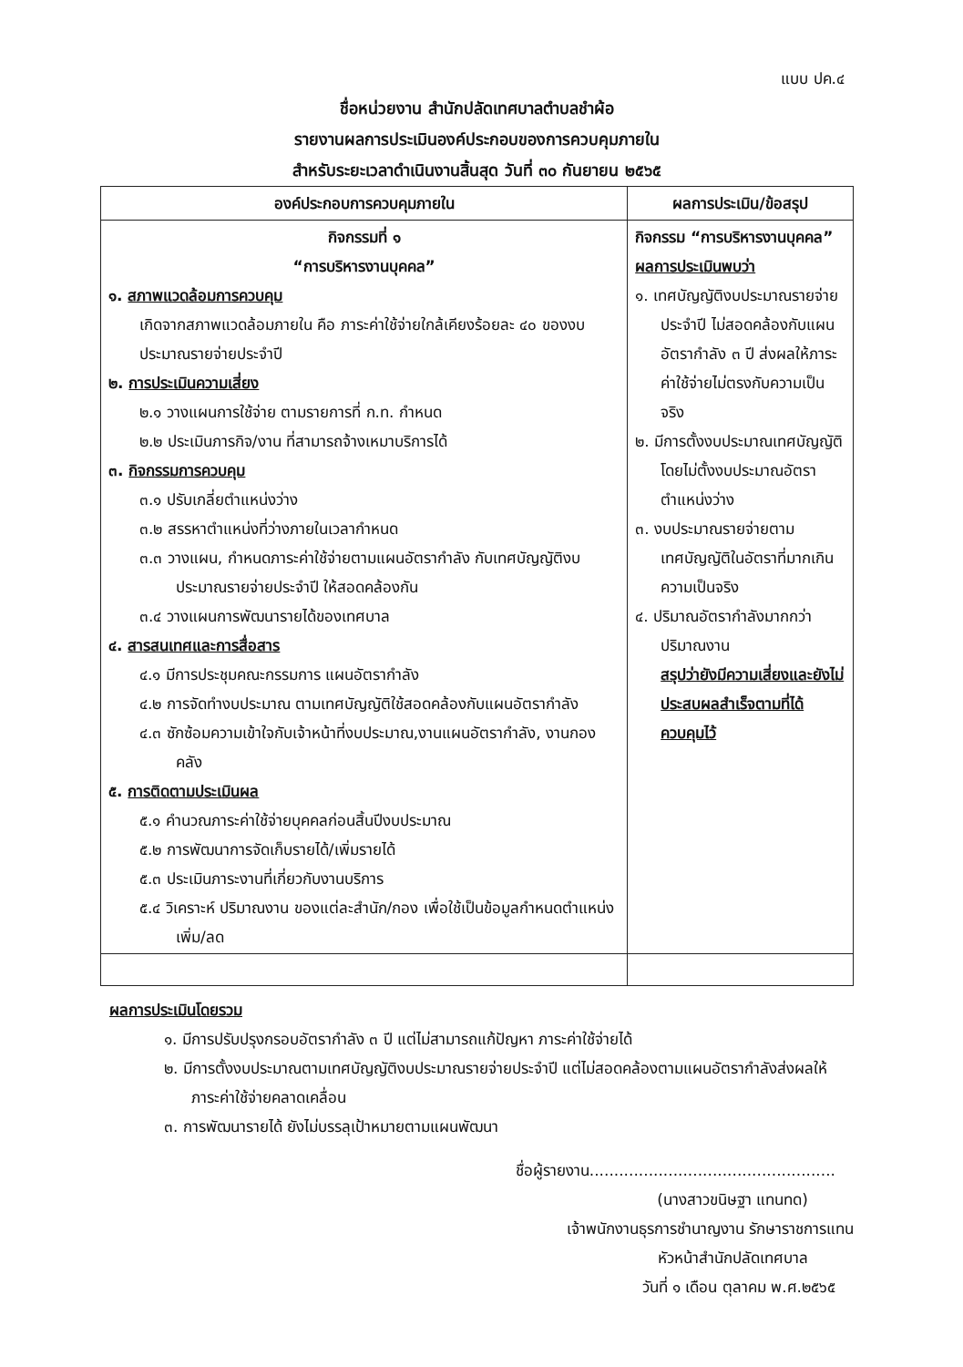แบบ ปค.๔
ชื่อหน่วยงาน สำนักปลัดเทศบาลตำบลชำผ้อ
รายงานผลการประเมินองค์ประกอบของการควบคุมภายใน
สำหรับระยะเวลาดำเนินงานสิ้นสุด วันที่ ๓๐ กันยายน ๒๕๖๕
| องค์ประกอบการควบคุมภายใน | ผลการประเมิน/ข้อสรุป |
| --- | --- |
| กิจกรรมที่ ๑ “การบริหารงานบุคคล” ๑. สภาพแวดล้อมการควบคุม เกิดจากสภาพแวดล้อมภายใน คือ ภาระค่าใช้จ่ายใกล้เคียงร้อยละ ๔๐ ของงบประมาณรายจ่ายประจำปี ๒. การประเมินความเสี่ยง ๒.๑ วางแผนการใช้จ่าย ตามรายการที่ ก.ท. กำหนด ๒.๒ ประเมินภารกิจ/งาน ที่สามารถจ้างเหมาบริการได้ ๓. กิจกรรมการควบคุม ๓.๑ ปรับเกลี่ยตำแหน่งว่าง ๓.๒ สรรหาตำแหน่งที่ว่างภายในเวลากำหนด ๓.๓ วางแผน, กำหนดภาระค่าใช้จ่ายตามแผนอัตรากำลัง กับเทศบัญญัติงบประมาณรายจ่ายประจำปี ให้สอดคล้องกัน ๓.๔ วางแผนการพัฒนารายได้ของเทศบาล ๔. สารสนเทศและการสื่อสาร ๔.๑ มีการประชุมคณะกรรมการ แผนอัตรากำลัง ๔.๒ การจัดทำงบประมาณ ตามเทศบัญญัติใช้สอดคล้องกับแผนอัตรากำลัง ๔.๓ ซักซ้อมความเข้าใจกับเจ้าหน้าที่งบประมาณ,งานแผนอัตรากำลัง, งานกองคลัง ๕. การติดตามประเมินผล ๕.๑ คำนวณภาระค่าใช้จ่ายบุคคลก่อนสิ้นปีงบประมาณ ๕.๒ การพัฒนาการจัดเก็บรายได้/เพิ่มรายได้ ๕.๓ ประเมินภาระงานที่เกี่ยวกับงานบริการ ๕.๔ วิเคราะห์ ปริมาณงาน ของแต่ละสำนัก/กอง เพื่อใช้เป็นข้อมูลกำหนดตำแหน่งเพิ่ม/ลด | กิจกรรม “การบริหารงานบุคคล” ผลการประเมินพบว่า ๑. เทศบัญญัติงบประมาณรายจ่ายประจำปี ไม่สอดคล้องกับแผนอัตรากำลัง ๓ ปี ส่งผลให้ภาระค่าใช้จ่ายไม่ตรงกับความเป็นจริง ๒. มีการตั้งงบประมาณเทศบัญญัติโดยไม่ตั้งงบประมาณอัตราตำแหน่งว่าง ๓. งบประมาณรายจ่ายตามเทศบัญญัติในอัตราที่มากเกินความเป็นจริง ๔. ปริมาณอัตรากำลังมากกว่าปริมาณงาน สรุปว่ายังมีความเสี่ยงและยังไม่ประสบผลสำเร็จตามที่ได้ควบคุมไว้ |
ผลการประเมินโดยรวม
๑. มีการปรับปรุงกรอบอัตรากำลัง ๓ ปี แต่ไม่สามารถแก้ปัญหา ภาระค่าใช้จ่ายได้
๒. มีการตั้งงบประมาณตามเทศบัญญัติงบประมาณรายจ่ายประจำปี แต่ไม่สอดคล้องตามแผนอัตรากำลังส่งผลให้ภาระค่าใช้จ่ายคลาดเคลื่อน
๓. การพัฒนารายได้ ยังไม่บรรลุเป้าหมายตามแผนพัฒนา
ชื่อผู้รายงาน..................................................
(นางสาวขนิษฐา แทนทด)
เจ้าพนักงานธุรการชำนาญงาน รักษาราชการแทน
หัวหน้าสำนักปลัดเทศบาล
วันที่ ๑ เดือน ตุลาคม พ.ศ.๒๕๖๕